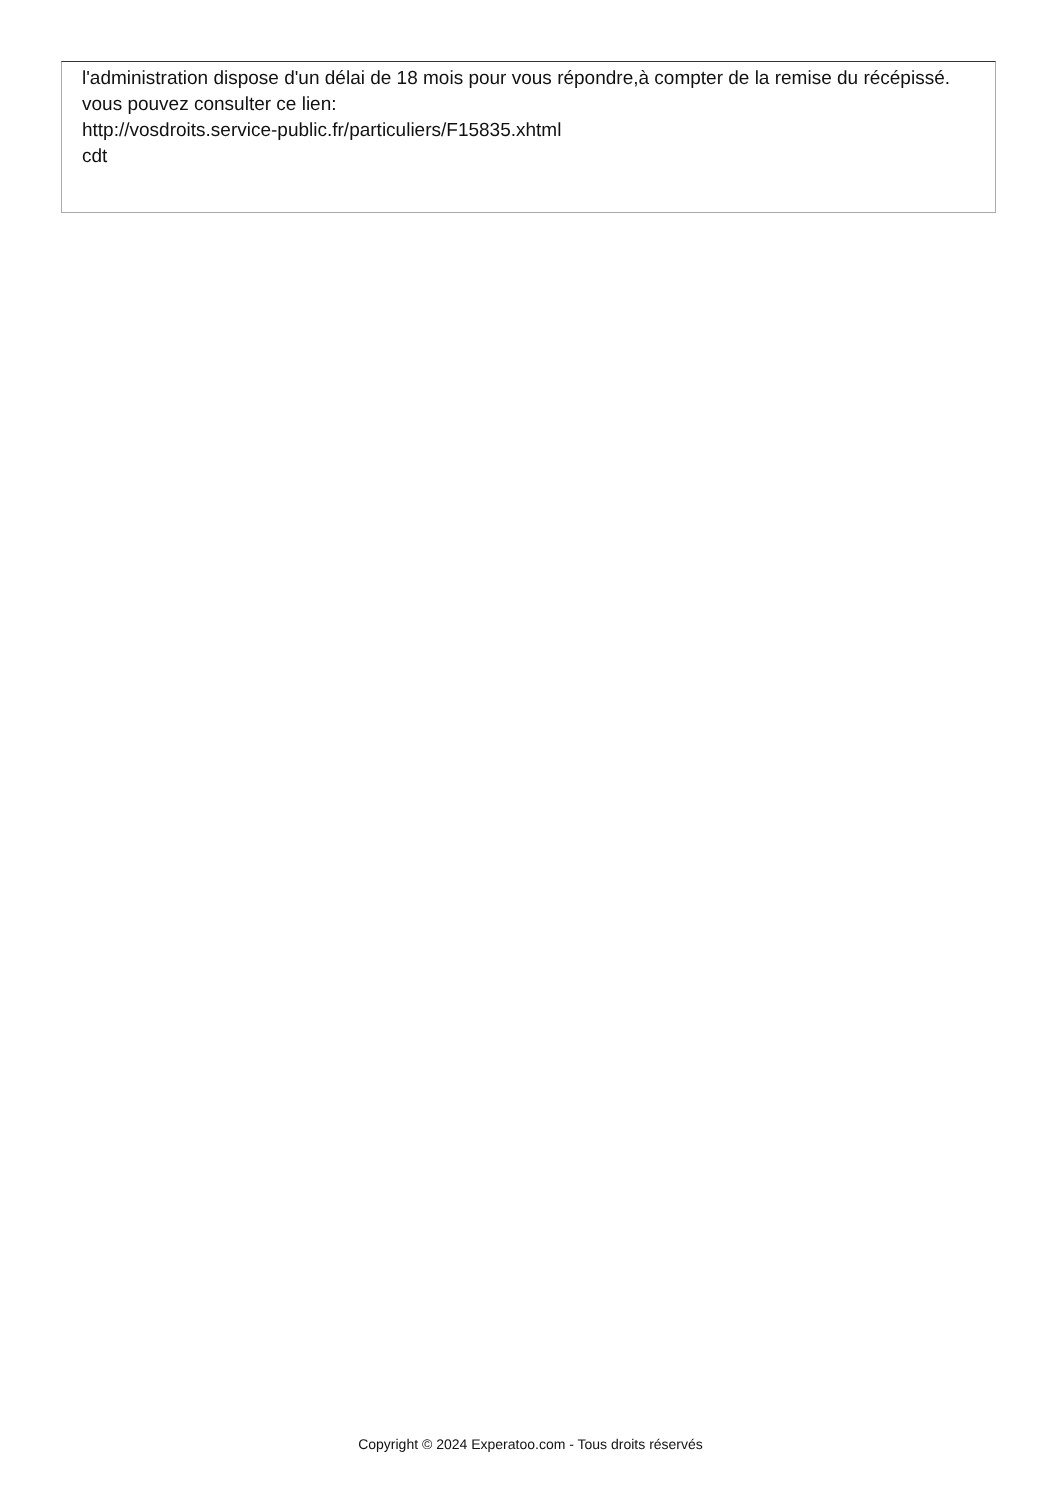l'administration dispose d'un délai de 18 mois pour vous répondre,à compter de la remise du récépissé.
vous pouvez consulter ce lien:
http://vosdroits.service-public.fr/particuliers/F15835.xhtml
cdt
Copyright © 2024 Experatoo.com - Tous droits réservés